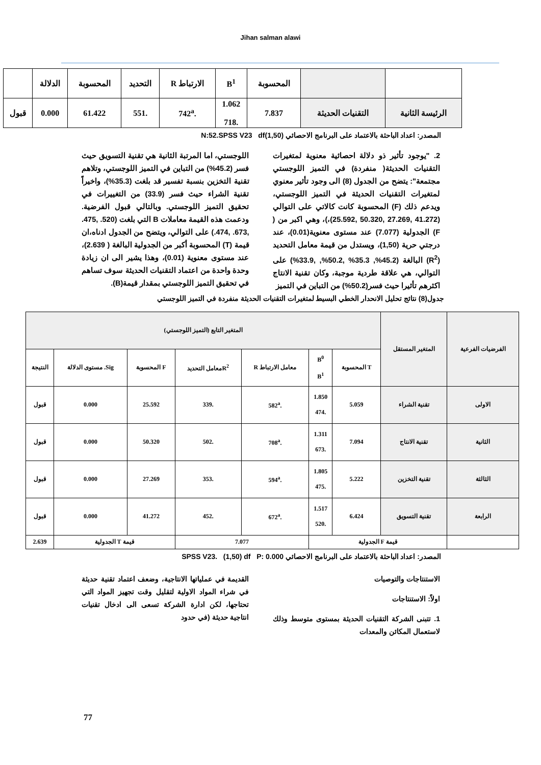Jihan salman alawi
| | | المحسوبة | B<sup>1</sup> | الارتباط R | التحديد | المحسوبة | الدلالة | |
| --- | --- | --- | --- | --- | --- | --- | --- | --- |
| الرئيسة الثانية | التقنيات الحديثة | 7.837 | 1.062 .718 | .742<sup>a</sup> | .551 | 61.422 | 0.000 | قبول |
المصدر: اعداد الباحثة بالاعتماد على البرنامج الاحصائي N:52.SPSS V23 df(1,50)
2. "يوجود تأثير ذو دلالة احصائية معنوية لمتغيرات التقنيات الحديثة( منفردة) في التميز اللوجستي مجتمعة": يتضح من الجدول (8) الى وجود تأثير معنوي لمتغيرات التقنيات الحديثة في التميز اللوجستي، ويدعم ذلك (F) المحسوبة كانت كالاتي على التوالي (41.272 ,27.269 ,50.320 ,25.592)،)، وهي اكبر من ( F) الجدولية (7.077) عند مستوى معنوية(0.01)، عند درجتي حرية (1,50)، ويستدل من قيمة معامل التحديد (R<sup>2</sup>) البالغة (45.2%, 35.3% ,50.2%, ,33.9%) على التوالي، هي علاقة طردية موجبة، وكان تقنية الانتاج اكثرهم تأثيرا حيث فسر(50.2%) من التباين في التميز
اللوجستي، اما المرتبة الثانية هي تقنية التسويق حيث فسر (45.2%) من التباين في التميز اللوجستي، وتلاهم تقنية التخزين بنسبة تفسير قد بلغت (35.3%)، واخيراً تقنية الشراء حيث فسر (33.9) من التغييرات في تحقيق التميز اللوجستي. وبالتالي قبول الفرضية. ودعمت هذه القيمة معاملات B التي بلغت (520. ,475. ,673. ,474.) على التوالي، ويتضح من الجدول ادناه،ان قيمة (T) المحسوبة أكبر من الجدولية البالغة ( 2.639)، عند مستوى معنوية (0.01)، وهذا يشير الى ان زيادة وحدة واحدة من اعتماد التقنيات الحديثة سوف تساهم في تحقيق التميز اللوجستي بمقدار قيمة(B).
جدول(8) نتائج تحليل الانحدار الخطي البسيط لمتغيرات التقنيات الحديثة منفردة في التميز اللوجستي
| الفرضيات الفرعية | المتغير المستقل | المتغير التابع (التميز اللوجستي) | | | | | | |
| --- | --- | --- | --- | --- | --- | --- | --- | --- |
| | | T المحسوبة | B<sup>0</sup> B<sup>1</sup> | معامل الارتباط R | R<sup>2</sup>معامل التحديد | F المحسوبة | Sig. مستوى الدلالة | النتيجة |
| الاولى | تقنية الشراء | 5.059 | 1.850 .474 | .582<sup>a</sup> | .339 | 25.592 | 0.000 | قبول |
| الثانية | تقنية الانتاج | 7.094 | 1.311 .673 | .708<sup>a</sup> | .502 | 50.320 | 0.000 | قبول |
| الثالثة | تقنية التخزين | 5.222 | 1.805 .475 | .594<sup>a</sup> | .353 | 27.269 | 0.000 | قبول |
| الرابعة | تقنية التسويق | 6.424 | 1.517 .520 | .672<sup>a</sup> | .452 | 41.272 | 0.000 | قبول |
| | قيمة F الجدولية | | | 7.077 | | قيمة T الجدولية | | 2.639 |
المصدر: اعداد الباحثة بالاعتماد على البرنامج الاحصائي SPSS V23. (1,50) df P: 0.000
الاستنتاجات والتوصيات
اولاً: الاستنتاجات
1. تتبنى الشركة التقنيات الحديثة بمستوى متوسط وذلك لاستعمال المكائن والمعدات
القديمة في عملياتها الانتاجية، وضعف اعتماد تقنية حديثة في شراء المواد الاولية لتقليل وقت تجهيز المواد التي تحتاجها، لكن ادارة الشركة تسعى الى ادخال تقنيات انتاجية حديثة (في حدود
77